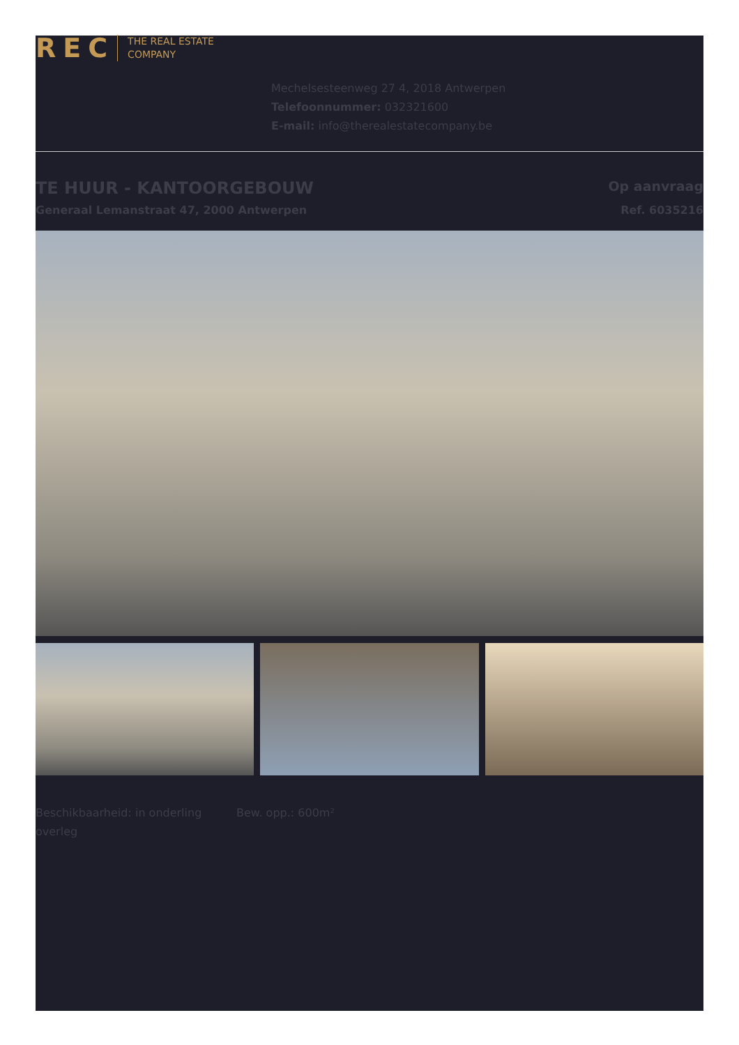REC THE REAL ESTATE
COMPANY
Mechelsesteenweg 27 4, 2018 Antwerpen
Telefoonnummer: 032321600
E-mail: info@therealestatecompany.be
TE HUUR - KANTOORGEBOUW
Generaal Lemanstraat 47, 2000 Antwerpen
Op aanvraag
Ref. 6035216
Beschikbaarheid: in onderling overleg
Bew. opp.: 600m²